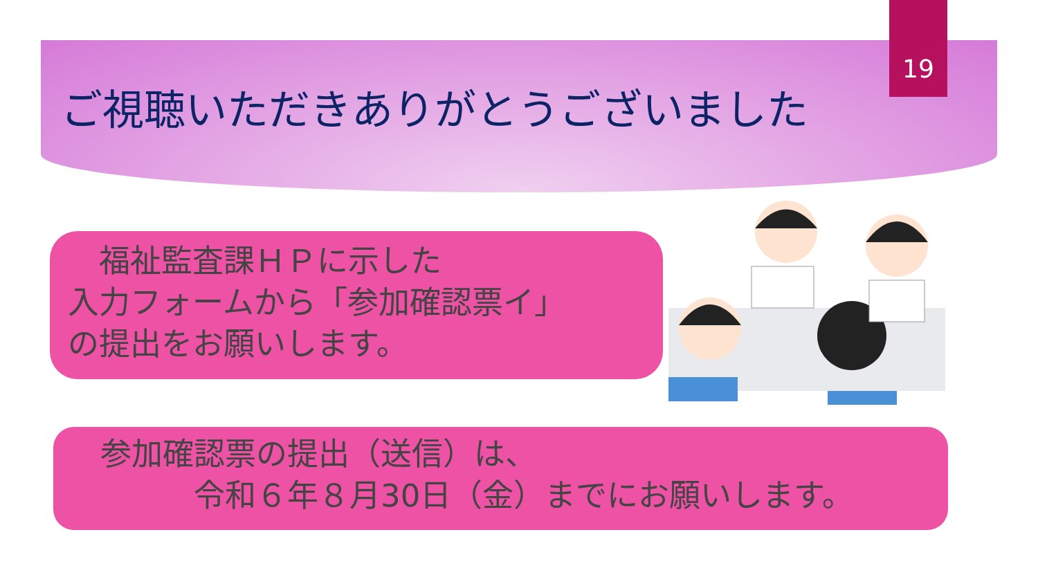19
ご視聴いただきありがとうございました
　福祉監査課ＨＰに示した
入力フォームから「参加確認票イ」
の提出をお願いします。
参加確認票の提出（送信）は、
　　　令和６年８月30日（金）までにお願いします。